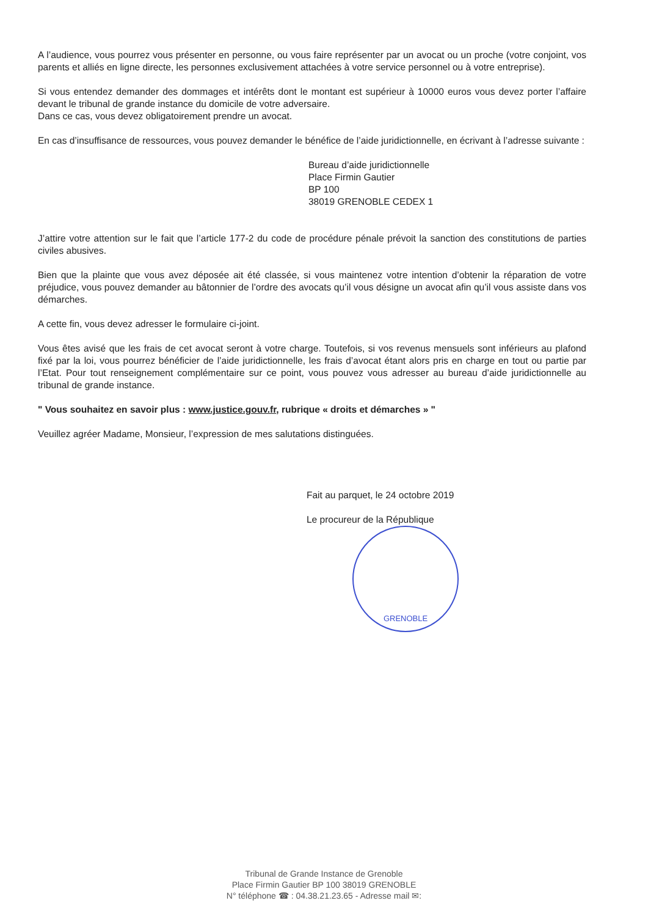A l’audience, vous pourrez vous présenter en personne, ou vous faire représenter par un avocat ou un proche (votre conjoint, vos parents et alliés en ligne directe, les personnes exclusivement attachées à votre service personnel ou à votre entreprise).
Si vous entendez demander des dommages et intérêts dont le montant est supérieur à 10000 euros vous devez porter l’affaire devant le tribunal de grande instance du domicile de votre adversaire.
Dans ce cas, vous devez obligatoirement prendre un avocat.
En cas d’insuffisance de ressources, vous pouvez demander le bénéfice de l’aide juridictionnelle, en écrivant à l’adresse suivante :
Bureau d’aide juridictionnelle
Place Firmin Gautier
BP 100
38019 GRENOBLE CEDEX 1
J’attire votre attention sur le fait que l’article 177-2 du code de procédure pénale prévoit la sanction des constitutions de parties civiles abusives.
Bien que la plainte que vous avez déposée ait été classée, si vous maintenez votre intention d’obtenir la réparation de votre préjudice, vous pouvez demander au bâtonnier de l’ordre des avocats qu’il vous désigne un avocat afin qu’il vous assiste dans vos démarches.
A cette fin, vous devez adresser le formulaire ci-joint.
Vous êtes avisé que les frais de cet avocat seront à votre charge. Toutefois, si vos revenus mensuels sont inférieurs au plafond fixé par la loi, vous pourrez bénéficier de l’aide juridictionnelle, les frais d’avocat étant alors pris en charge en tout ou partie par l’Etat. Pour tout renseignement complémentaire sur ce point, vous pouvez vous adresser au bureau d’aide juridictionnelle au tribunal de grande instance.
" Vous souhaitez en savoir plus : www.justice.gouv.fr, rubrique « droits et démarches » "
Veuillez agréer Madame, Monsieur, l’expression de mes salutations distinguées.
Fait au parquet, le 24 octobre 2019
Le procureur de la République
GRENOBLE
Tribunal de Grande Instance de Grenoble
Place Firmin Gautier BP 100 38019 GRENOBLE
N° téléphone ☎ : 04.38.21.23.65 - Adresse mail ✉: